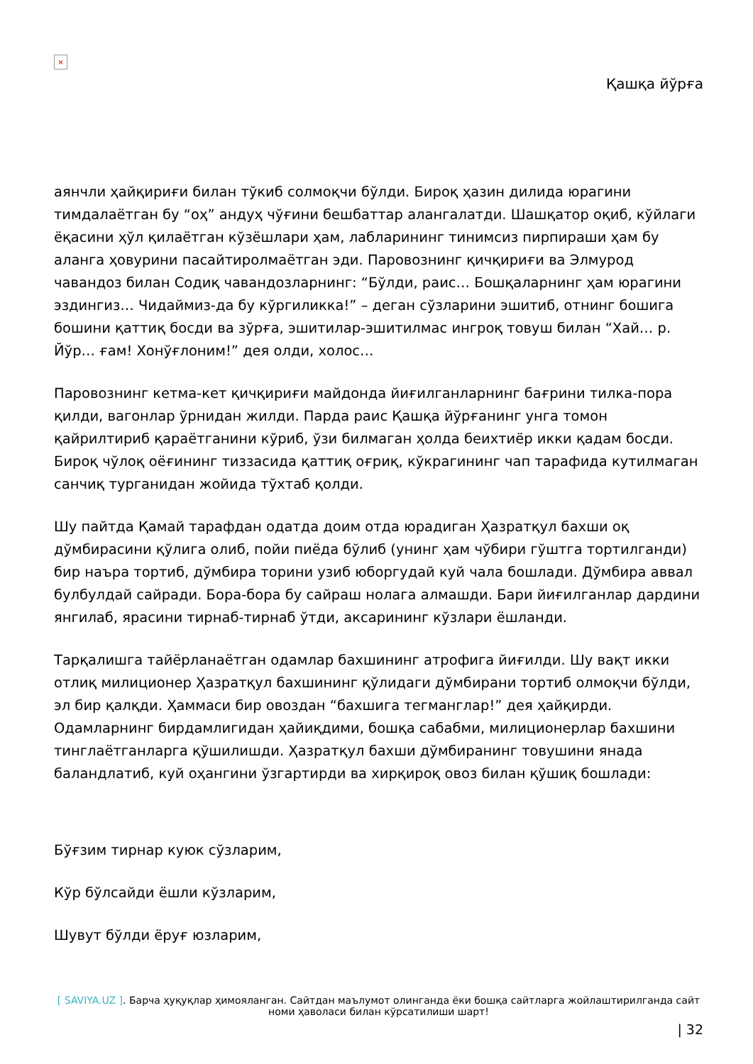×
Қашқа йўрға
аянчли ҳайқириғи билан тўкиб солмоқчи бўлди. Бироқ ҳазин дилида юрагини тимдалаётган бу “оҳ” андуҳ чўғини бешбаттар алангалатди. Шашқатор оқиб, кўйлаги ёқасини ҳўл қилаётган кўзёшлари ҳам, лабларининг тинимсиз пирпираши ҳам бу аланга ҳовурини пасайтиролмаётган эди. Паровознинг қичқириғи ва Элмурод чавандоз билан Содиқ чавандозларнинг: “Бўлди, раис… Бошқаларнинг ҳам юрагини эздингиз… Чидаймиз-да бу кўргиликка!” – деган сўзларини эшитиб, отнинг бошига бошини қаттиқ босди ва зўрға, эшитилар-эшитилмас ингроқ товуш билан “Хай… р. Йўр… ғам! Хонўғлоним!” дея олди, холос…
Паровознинг кетма-кет қичқириғи майдонда йиғилганларнинг бағрини тилка-пора қилди, вагонлар ўрнидан жилди. Парда раис Қашқа йўрғанинг унга томон қайрилтириб қараётганини кўриб, ўзи билмаган ҳолда беихтиёр икки қадам босди. Бироқ чўлоқ оёғининг тиззасида қаттиқ оғриқ, кўкрагининг чап тарафида кутилмаган санчиқ турганидан жойида тўхтаб қолди.
Шу пайтда Қамай тарафдан одатда доим отда юрадиган Ҳазратқул бахши оқ дўмбирасини қўлига олиб, пойи пиёда бўлиб (унинг ҳам чўбири гўштга тортилганди) бир наъра тортиб, дўмбира торини узиб юборгудай куй чала бошлади. Дўмбира аввал булбулдай сайради. Бора-бора бу сайраш нолага алмашди. Бари йиғилганлар дардини янгилаб, ярасини тирнаб-тирнаб ўтди, аксарининг кўзлари ёшланди.
Тарқалишга тайёрланаётган одамлар бахшининг атрофига йиғилди. Шу вақт икки отлиқ милиционер Ҳазратқул бахшининг қўлидаги дўмбирани тортиб олмоқчи бўлди, эл бир қалқди. Ҳаммаси бир овоздан “бахшига тегманглар!” дея ҳайқирди. Одамларнинг бирдамлигидан ҳайиқдими, бошқа сабабми, милиционерлар бахшини тинглаётганларга қўшилишди. Ҳазратқул бахши дўмбиранинг товушини янада баландлатиб, куй оҳангини ўзгартирди ва хирқироқ овоз билан қўшиқ бошлади:
Бўғзим тирнар куюк сўзларим,
Кўр бўлсайди ёшли кўзларим,
Шувут бўлди ёруғ юзларим,
[ SAVIYA.UZ ]. Барча ҳуқуқлар ҳимояланган. Сайтдан маълумот олинганда ёки бошқа сайтларга жойлаштирилганда сайт номи ҳаволаси билан кўрсатилиши шарт!
| 32